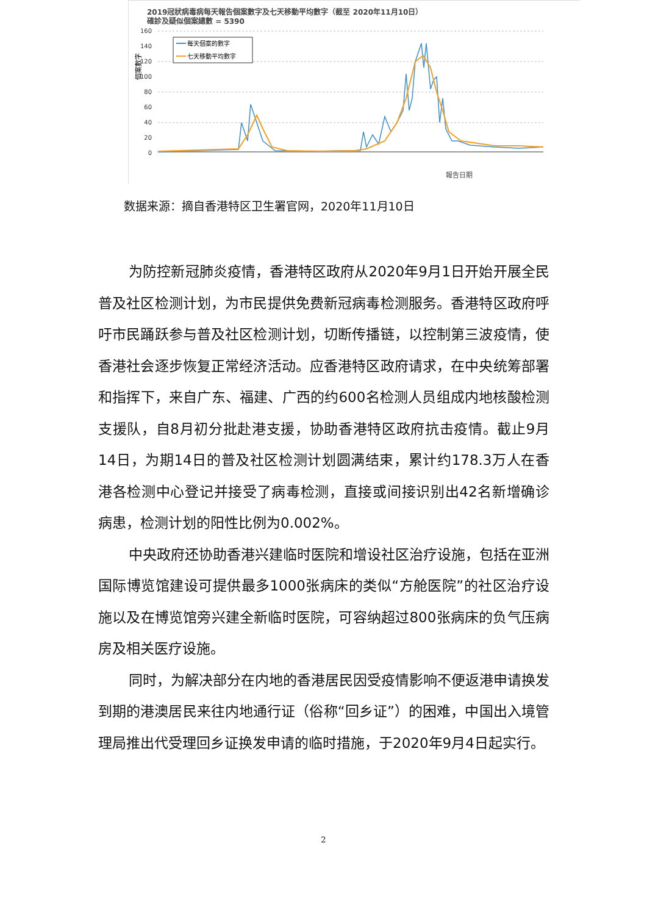2019冠狀病毒病每天報告個案數字及七天移動平均數字（截至 2020年11月10日）
確診及疑似個案總數 = 5390
160
140
120
100
80
60
40
20
0
每天個案的數字
七天移動平均數字
個案數字
報告日期
数据来源：摘自香港特区卫生署官网，2020年11月10日
为防控新冠肺炎疫情，香港特区政府从2020年9月1日开始开展全民普及社区检测计划，为市民提供免费新冠病毒检测服务。香港特区政府呼吁市民踊跃参与普及社区检测计划，切断传播链，以控制第三波疫情，使香港社会逐步恢复正常经济活动。应香港特区政府请求，在中央统筹部署和指挥下，来自广东、福建、广西的约600名检测人员组成内地核酸检测支援队，自8月初分批赴港支援，协助香港特区政府抗击疫情。截止9月14日，为期14日的普及社区检测计划圆满结束，累计约178.3万人在香港各检测中心登记并接受了病毒检测，直接或间接识别出42名新增确诊病患，检测计划的阳性比例为0.002%。
中央政府还协助香港兴建临时医院和增设社区治疗设施，包括在亚洲国际博览馆建设可提供最多1000张病床的类似“方舱医院”的社区治疗设施以及在博览馆旁兴建全新临时医院，可容纳超过800张病床的负气压病房及相关医疗设施。
同时，为解决部分在内地的香港居民因受疫情影响不便返港申请换发到期的港澳居民来往内地通行证（俗称“回乡证”）的困难，中国出入境管理局推出代受理回乡证换发申请的临时措施，于2020年9月4日起实行。
2